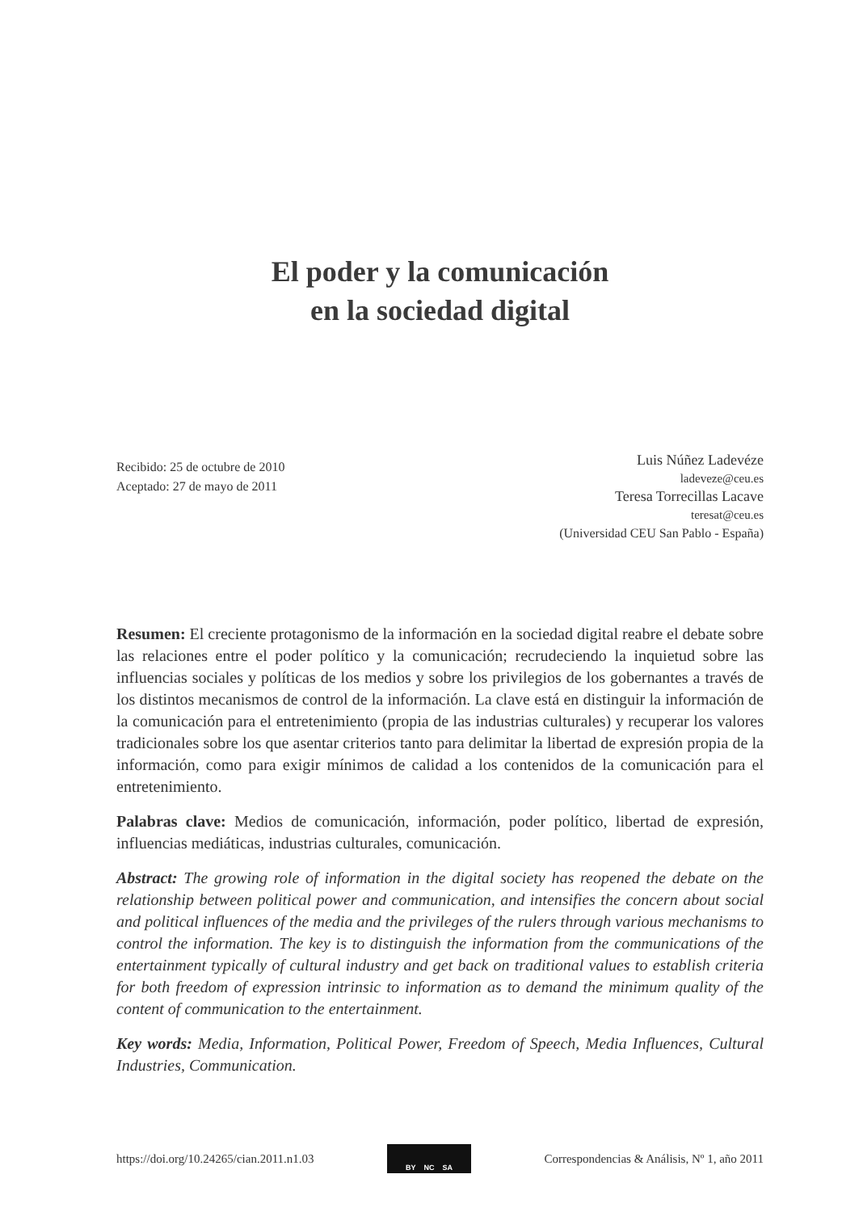El poder y la comunicación
en la sociedad digital
Recibido: 25 de octubre de 2010
Aceptado: 27 de mayo de 2011
Luis Núñez Ladevéze
ladeveze@ceu.es
Teresa Torrecillas Lacave
teresat@ceu.es
(Universidad CEU San Pablo - España)
Resumen: El creciente protagonismo de la información en la sociedad digital reabre el debate sobre las relaciones entre el poder político y la comunicación; recrudeciendo la inquietud sobre las influencias sociales y políticas de los medios y sobre los privilegios de los gobernantes a través de los distintos mecanismos de control de la información. La clave está en distinguir la información de la comunicación para el entretenimiento (propia de las industrias culturales) y recuperar los valores tradicionales sobre los que asentar criterios tanto para delimitar la libertad de expresión propia de la información, como para exigir mínimos de calidad a los contenidos de la comunicación para el entretenimiento.
Palabras clave: Medios de comunicación, información, poder político, libertad de expresión, influencias mediáticas, industrias culturales, comunicación.
Abstract: The growing role of information in the digital society has reopened the debate on the relationship between political power and communication, and intensifies the concern about social and political influences of the media and the privileges of the rulers through various mechanisms to control the information. The key is to distinguish the information from the communications of the entertainment typically of cultural industry and get back on traditional values to establish criteria for both freedom of expression intrinsic to information as to demand the minimum quality of the content of communication to the entertainment.
Key words: Media, Information, Political Power, Freedom of Speech, Media Influences, Cultural Industries, Communication.
https://doi.org/10.24265/cian.2011.n1.03
BY NC SA
Correspondencias & Análisis, Nº 1, año 2011